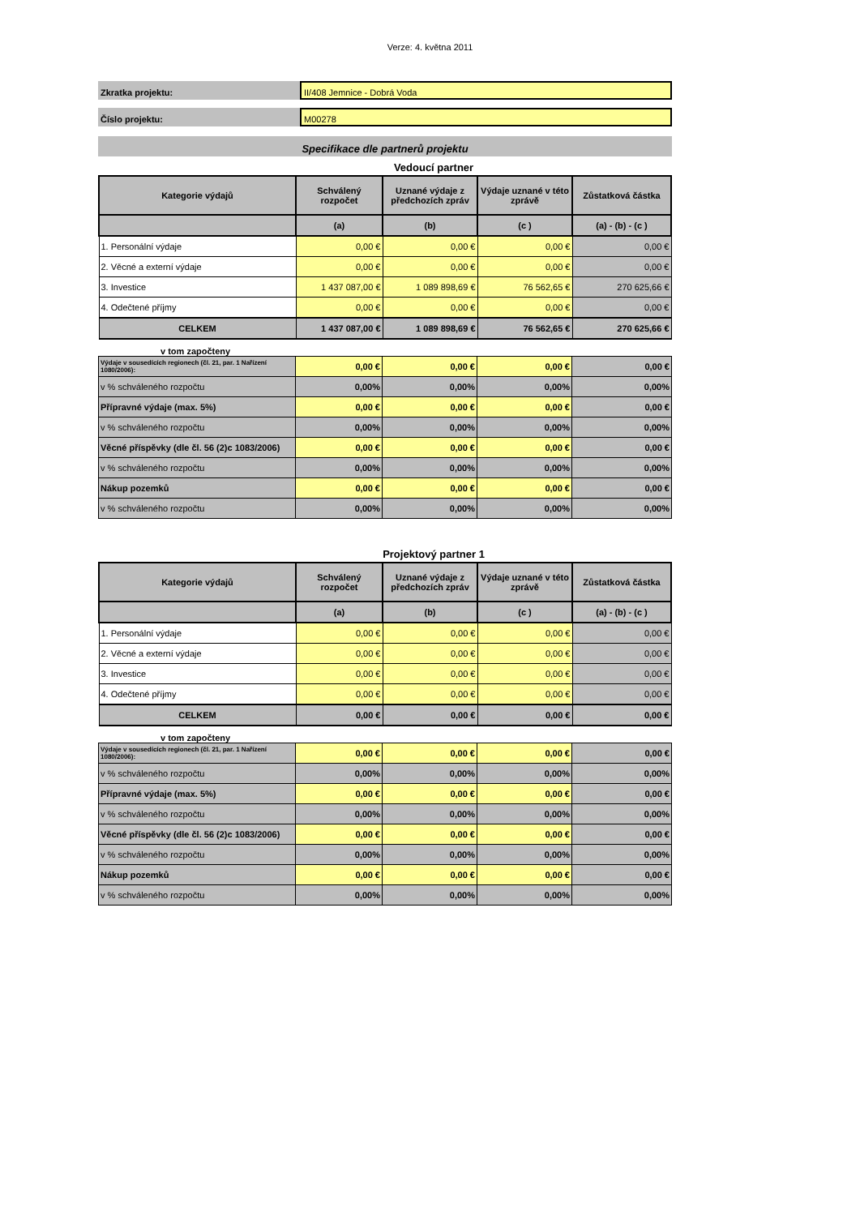Verze: 4. května 2011
Zkratka projektu: II/408 Jemnice - Dobrá Voda
Číslo projektu: M00278
Specifikace dle partnerů projektu
Vedoucí partner
| Kategorie výdajů | Schválený rozpočet | Uznané výdaje z předchozích zpráv | Výdaje uznané v této zprávě | Zůstatková částka |
| --- | --- | --- | --- | --- |
| | (a) | (b) | (c ) | (a) - (b) - (c ) |
| 1. Personální výdaje | 0,00 € | 0,00 € | 0,00 € | 0,00 € |
| 2. Věcné a externí výdaje | 0,00 € | 0,00 € | 0,00 € | 0,00 € |
| 3. Investice | 1 437 087,00 € | 1 089 898,69 € | 76 562,65 € | 270 625,66 € |
| 4. Odečtené příjmy | 0,00 € | 0,00 € | 0,00 € | 0,00 € |
| CELKEM | 1 437 087,00 € | 1 089 898,69 € | 76 562,65 € | 270 625,66 € |
v tom započteny
| Výdaje v sousedících regionech (čl. 21, par. 1 Nařízení 1080/2006): | 0,00 € | 0,00 € | 0,00 € | 0,00 € |
| v % schváleného rozpočtu | 0,00% | 0,00% | 0,00% | 0,00% |
| Přípravné výdaje (max. 5%) | 0,00 € | 0,00 € | 0,00 € | 0,00 € |
| v % schváleného rozpočtu | 0,00% | 0,00% | 0,00% | 0,00% |
| Věcné příspěvky (dle čl. 56 (2)c 1083/2006) | 0,00 € | 0,00 € | 0,00 € | 0,00 € |
| v % schváleného rozpočtu | 0,00% | 0,00% | 0,00% | 0,00% |
| Nákup pozemků | 0,00 € | 0,00 € | 0,00 € | 0,00 € |
| v % schváleného rozpočtu | 0,00% | 0,00% | 0,00% | 0,00% |
Projektový partner 1
| Kategorie výdajů | Schválený rozpočet | Uznané výdaje z předchozích zpráv | Výdaje uznané v této zprávě | Zůstatková částka |
| --- | --- | --- | --- | --- |
| | (a) | (b) | (c ) | (a) - (b) - (c ) |
| 1. Personální výdaje | 0,00 € | 0,00 € | 0,00 € | 0,00 € |
| 2. Věcné a externí výdaje | 0,00 € | 0,00 € | 0,00 € | 0,00 € |
| 3. Investice | 0,00 € | 0,00 € | 0,00 € | 0,00 € |
| 4. Odečtené příjmy | 0,00 € | 0,00 € | 0,00 € | 0,00 € |
| CELKEM | 0,00 € | 0,00 € | 0,00 € | 0,00 € |
v tom započteny
| Výdaje v sousedících regionech (čl. 21, par. 1 Nařízení 1080/2006): | 0,00 € | 0,00 € | 0,00 € | 0,00 € |
| v % schváleného rozpočtu | 0,00% | 0,00% | 0,00% | 0,00% |
| Přípravné výdaje (max. 5%) | 0,00 € | 0,00 € | 0,00 € | 0,00 € |
| v % schváleného rozpočtu | 0,00% | 0,00% | 0,00% | 0,00% |
| Věcné příspěvky (dle čl. 56 (2)c 1083/2006) | 0,00 € | 0,00 € | 0,00 € | 0,00 € |
| v % schváleného rozpočtu | 0,00% | 0,00% | 0,00% | 0,00% |
| Nákup pozemků | 0,00 € | 0,00 € | 0,00 € | 0,00 € |
| v % schváleného rozpočtu | 0,00% | 0,00% | 0,00% | 0,00% |